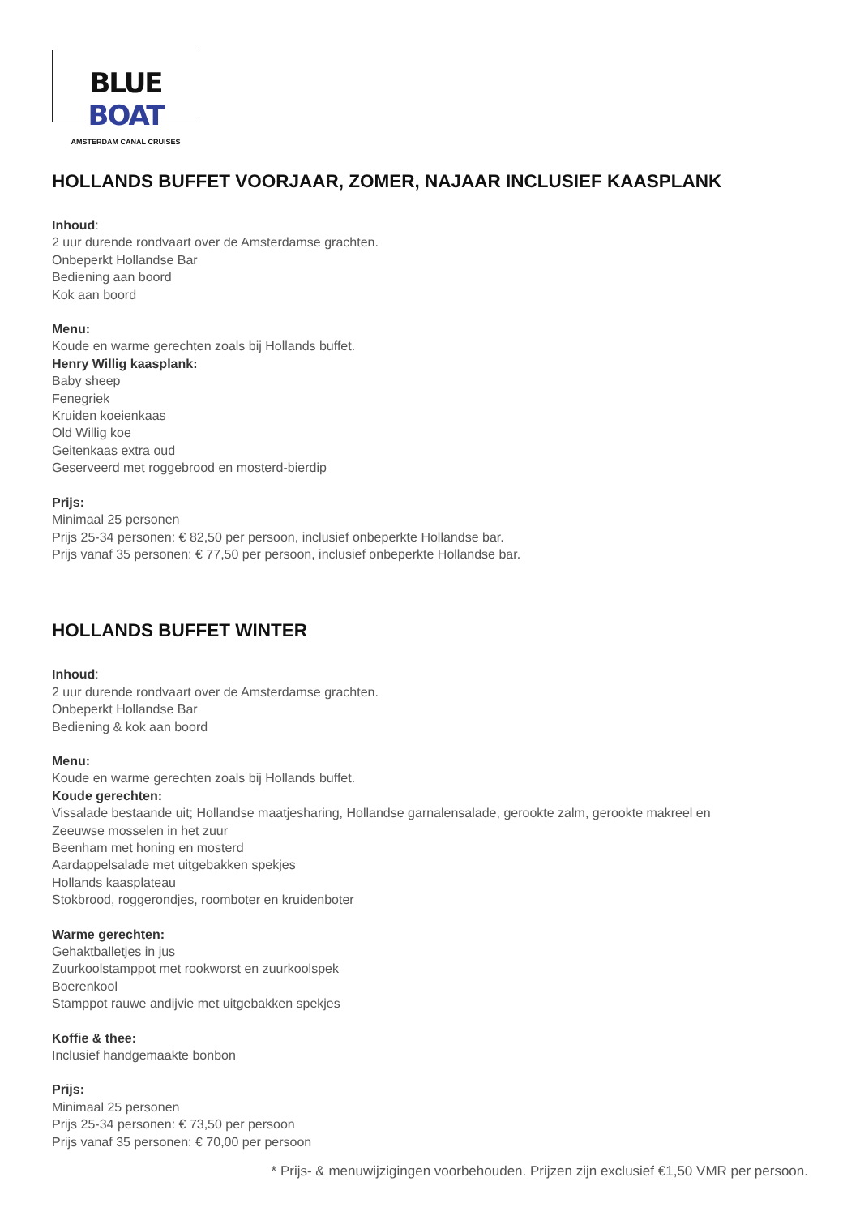BLUE BOAT
AMSTERDAM CANAL CRUISES
HOLLANDS BUFFET VOORJAAR, ZOMER, NAJAAR INCLUSIEF KAASPLANK
Inhoud:
2 uur durende rondvaart over de Amsterdamse grachten.
Onbeperkt Hollandse Bar
Bediening aan boord
Kok aan boord
Menu:
Koude en warme gerechten zoals bij Hollands buffet.
Henry Willig kaasplank:
Baby sheep
Fenegriek
Kruiden koeienkaas
Old Willig koe
Geitenkaas extra oud
Geserveerd met roggebrood en mosterd-bierdip
Prijs:
Minimaal 25 personen
Prijs 25-34 personen: € 82,50 per persoon, inclusief onbeperkte Hollandse bar.
Prijs vanaf 35 personen: € 77,50 per persoon, inclusief onbeperkte Hollandse bar.
HOLLANDS BUFFET WINTER
Inhoud:
2 uur durende rondvaart over de Amsterdamse grachten.
Onbeperkt Hollandse Bar
Bediening & kok aan boord
Menu:
Koude en warme gerechten zoals bij Hollands buffet.
Koude gerechten:
Vissalade bestaande uit; Hollandse maatjesharing, Hollandse garnalensalade, gerookte zalm, gerookte makreel en
Zeeuwse mosselen in het zuur
Beenham met honing en mosterd
Aardappelsalade met uitgebakken spekjes
Hollands kaasplateau
Stokbrood, roggerondjes, roomboter en kruidenboter
Warme gerechten:
Gehaktballetjes in jus
Zuurkoolstamppot met rookworst en zuurkoolspek
Boerenkool
Stamppot rauwe andijvie met uitgebakken spekjes
Koffie & thee:
Inclusief handgemaakte bonbon
Prijs:
Minimaal 25 personen
Prijs 25-34 personen: € 73,50 per persoon
Prijs vanaf 35 personen: € 70,00 per persoon
* Prijs- & menuwijzigingen voorbehouden. Prijzen zijn exclusief €1,50 VMR per persoon.